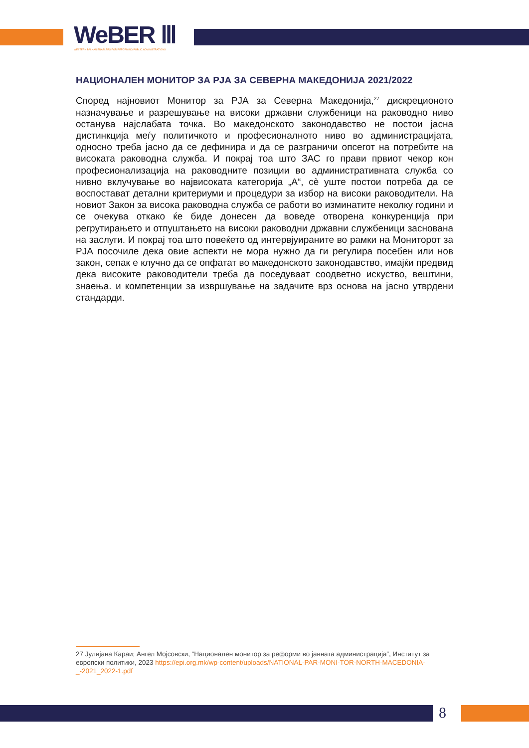WeBER Ⅲ
WESTERN BALKAN ENABLERS FOR REFORMING PUBLIC ADMINISTRATIONS
НАЦИОНАЛЕН МОНИТОР ЗА РЈА ЗА СЕВЕРНА МАКЕДОНИЈА 2021/2022
Според најновиот Монитор за РЈА за Северна Македонија,<sup>27</sup> дискреционото назначување и разрешување на високи државни службеници на раководно ниво останува најслабата точка. Во македонското законодавство не постои јасна дистинкција меѓу политичкото и професионалното ниво во администрацијата, односно треба јасно да се дефинира и да се разграничи опсегот на потребите на високата раководна служба. И покрај тоа што ЗАС го прави првиот чекор кон професионализација на раководните позиции во административната служба со нивно вклучување во највисоката категорија „А“, сè уште постои потреба да се воспостават детални критериуми и процедури за избор на високи раководители. На новиот Закон за висока раководна служба се работи во изминатите неколку години и се очекува откако ќе биде донесен да воведе отворена конкуренција при регрутирањето и отпуштањето на високи раководни државни службеници заснована на заслуги. И покрај тоа што повеќето од интервјуираните во рамки на Мониторот за РЈА посочиле дека овие аспекти не мора нужно да ги регулира посебен или нов закон, сепак е клучно да се опфатат во македонското законодавство, имајќи предвид дека високите раководители треба да поседуваат соодветно искуство, вештини, знаења. и компетенции за извршување на задачите врз основа на јасно утврдени стандарди.
27 Јулијана Караи; Ангел Мојсовски, “Национален монитор за реформи во јавната администрација”, Институт за европски политики, 2023 https://epi.org.mk/wp-content/uploads/NATIONAL-PAR-MONI-TOR-NORTH-MACEDONIA-_-2021_2022-1.pdf
8